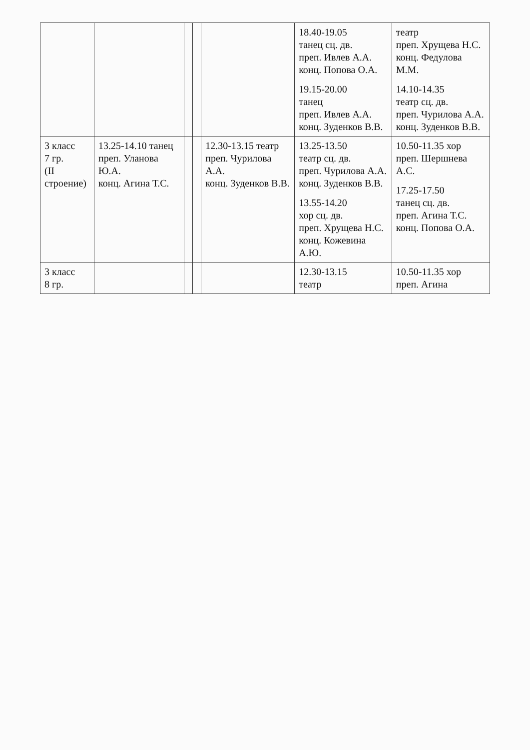| | | | | | 18.40-19.05 танец сц. дв. преп. Ивлев А.А. конц. Попова О.А. 19.15-20.00 танец преп. Ивлев А.А. конц. Зуденков В.В. | театр преп. Хрущева Н.С. конц. Федулова М.М. 14.10-14.35 театр сц. дв. преп. Чурилова А.А. конц. Зуденков В.В. |
| 3 класс 7 гр. (II строение) | 13.25-14.10 танец преп. Уланова Ю.А. конц. Агина Т.С. | | | 12.30-13.15 театр преп. Чурилова А.А. конц. Зуденков В.В. | 13.25-13.50 театр сц. дв. преп. Чурилова А.А. конц. Зуденков В.В. 13.55-14.20 хор сц. дв. преп. Хрущева Н.С. конц. Кожевина А.Ю. | 10.50-11.35 хор преп. Шершнева А.С. 17.25-17.50 танец сц. дв. преп. Агина Т.С. конц. Попова О.А. |
| 3 класс 8 гр. | | | | | 12.30-13.15 театр | 10.50-11.35 хор преп. Агина |